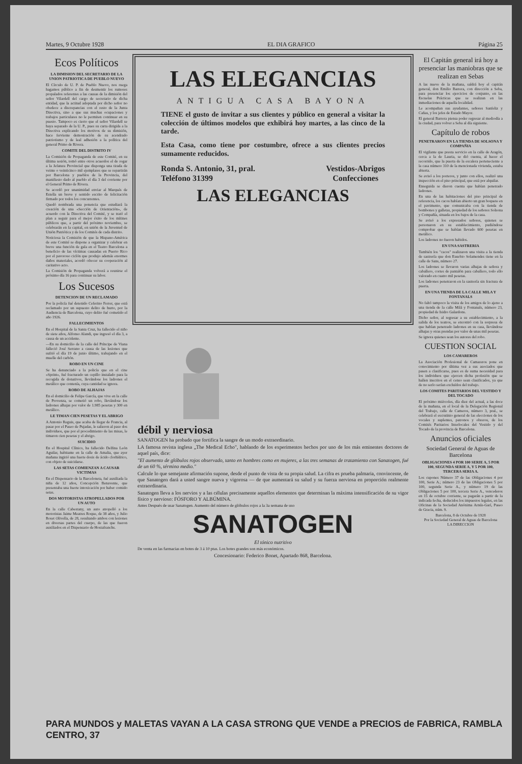Martes, 9 Octubre 1928 EL DIA GRAFICO Página 25
Ecos Políticos
LA DIMISION DEL SECRETARIO DE LA UNION PATRIOTICA DE PUEBLO NUEVO
El Círculo de U. P. de Pueblo Nuevo, nos ruega hagamos público a fin de desmentir los rumores propalados referentes a las causas de la dimisión del señor Vilardell del cargo de secretario de dicha entidad, que la actitud adoptada por dicho señor no obedece a discrepancias con el resto de la Junta Directiva, sino a que sus muchas ocupaciones y trabajos particulares no le permiten continuar en su puesto. Tampoco es cierto que el señor Vilardell se haya separado de la U. P., pues su carta dirigida a la Directiva explicando los motivos de su dimisión, hace ferviente demostración de su acendrado patriotismo y de leal adhesión a la política del general Primo de Rivera.
COMITE DEL DISTRITO IV
La Comisión de Propaganda de este Comité, en su última sesión, tomó entre otros acuerdos el de rogar a la Jefatura Provincial que disponga una tirada de veinte o veinticinco mil ejemplares que se repartirán por Barcelona y pueblos de la Provincia, del manifiesto dado al pueblo el día 3 del corriente por el General Primo de Rivera.
Se acordó por unanimidad enviar al Marqués de Estella un breve y sentido escrito de felicitación firmado por todos los concurrentes.
Quedó nombrada una ponencia que estudiará la creación de una «Sección de Orientación», de acuerdo con la Directiva del Comité, y se trató el plan a seguir para el mejor éxito de los mítines públicos que, a partir del próximo noviembre, se celebrarán en la capital, en unión de la Juventud de Unión Patriótica y de los Comités de cada distrito.
Noticiosa la Comisión de que la Hispano-América de este Comité se dispone a organizar y celebrar en breve una función de gala en el Teatro Barcelona a beneficio de las víctimas causadas en Puerto Rico por el pavoroso ciclón que produjo además enormes daños materiales, acordó ofrecer su cooperación al caritativo acto.
La Comisión de Propaganda volverá a reunirse el próximo día 16 para continuar su labor.
Los Sucesos
DETENCION DE UN RECLAMADO
Por la policía fué detenido Ceferino Ferrer, que está reclamado por un supuesto delito de hurto, por la Audiencia de Barcelona, cuyo delito fué cometido el año 1926.
FALLECIMIENTOS
En el Hospital de la Santa Cruz, ha fallecido el niño de siete años, Alfonso Alandi, que ingresó el día 3, a causa de un accidente.
—En su domicilio de la calle del Príncipe de Viana falleció José Serrano a causa de las lesiones que sufrió el día 19 de junio último, trabajando en el muelle del carbón.
ROBO EN UN CINE
Se ha denunciado a la policía que en el cine «Sprint», fué fracturado un cepillo instalado para la recogida de donativos, llevándose los ladrones el metálico que contenía, cuya cantidad se ignora.
ROBO DE ALHAJAS
En el domicilio de Felipe García, que vive en la calle de Provenza, se cometió un robo, llevándose los ladrones alhajas por valor de 1.985 pesetas y 300 en metálico.
LE TIMAN CIEN PESETAS Y EL ABRIGO
A Antonio Reguis, que acaba de llegar de Francia, al pasar por el Paseo de Pujadas, le salieron al paso dos individuos, que por el procedimiento de las misas, le timaron cien pesetas y el abrigo.
SUICIDIO
En el Hospital Clínico, ha fallecido Delfina León Aguilar, habitante en la calle de Amalia, que ayer mañana ingirió una fuerte dosis de ácido clorhídrico, con objeto de suicidarse.
LAS SETAS COMIENZAN A CAUSAR VICTIMAS
En el Dispensario de la Barceloneta, fué auxiliada la niña de 12 años, Concepción Benavente, que presentaba una fuerte intoxicación por haber comido setas.
DOS MOTORISTAS ATROPELLADOS POR UN AUTO
En la calle Cabestany, un auto atropelló a los motoristas Jaime Meatres Roque, de 38 años, y Julio Roset Olivella, de 28, resultando ambos con lesiones en diversas partes del cuerpo, de las que fueron auxiliados en el Dispensario de Hostafranchs.
LAS ELEGANCIAS
ANTIGUA CASA BAYONA
TIENE el gusto de invitar a sus clientes y público en general a visitar la colección de últimos modelos que exhibirá hoy martes, a las cinco de la tarde.
Esta Casa, como tiene por costumbre, ofrece a sus clientes precios sumamente reducidos.
Ronda S. Antonio, 31, pral.
Teléfono 31399
Vestidos-Abrigos
Confecciones
LAS ELEGANCIAS
débil y nerviosa
SANATOGEN ha probado que fortifica la sangre de un modo extraordinario.
LA famosa revista inglesa „The Medical Echo", hablando de los experimentos hechos por uno de los más eminentes doctores de aquel país, dice:
"El aumento de glóbulos rojos observado, tanto en hombres como en mujeres, a las tres semanas de tratamiento con Sanatogen, fué de un 60 %, término medio."
Calcule lo que semejante afirmación supone, desde el punto de vista de su propia salud. La cifra es prueba palmaria, convincente, de que Sanatogen dará a usted sangre nueva y vigorosa — de que aumentará su salud y su fuerza nerviosa en proporción realmente extraordinaria.
Sanatogen lleva a los nervios y a las células precisamente aquellos elementos que determinan la máxima intensificación de su vigor físico y nervioso: FÓSFORO Y ALBÚMINA.
Antes Después de usar Sanatogen. Aumento del número de glóbulos rojos a la 3a semana de uso
SANATOGEN
El tónico nutritivo
De venta en las farmacias en botes de 3 á 10 ptas. Los botes grandes son más económicos.
Concesionario: Federico Bonet, Apartado 868, Barcelona.
El Capitán general irá hoy a presenciar las maniobras que se realizan en Sebas
A las nueve de la mañana, saldrá hoy el capitán general, don Emilio Barrera, con dirección a Seba, para presenciar los ejercicios de conjunto, en las Escuelas Prácticas que se realizan en las inmediaciones de aquella localidad.
Le acompañan sus ayudantes, señores Sanfeliz y Cañas, y los jefes de Estado Mayor.
El general Barrera piensa poder regresar al mediodía a la ciudad, para volver a Seba al día siguiente.
Capítulo de robos
PENETRARON EN LA TIENDA DE SOLSONA Y COMPAÑIA
El vigilante que presta servicio en la calle de Aragón, cerca a la de Lauria, se dió cuenta, al hacer el recorrido, que la puerta de la escalera perteneciente a la casa número 310 de la mencionada vivienda, estaba abierta.
Se avisó a los porteros, y junto con ellos, realizó una inspección en el piso principal, que está por alquilar.
Enseguida se dieron cuenta que habían penetrado ladrones.
En una de las habitaciones del piso principal de referencia, los cacos habían abierto un gran boquete en el pavimento, que comunicaba con la tienda de bombones y galletas, propiedad de los señores Solsona y Compañía, situada en los bajos de la casa.
Se avisó a los expresados señores, quienes se personaron en su establecimiento, pudiéndose comprobar que se habían llevado 600 pesetas en metálico.
Los ladrones no fueron habidos.
EN UNA SASTRERIA
También los "cacos" realizaron una visita a la tienda de sastrería que don Eusebio Solamendes tiene en la calle de Sans, número 27.
Los ladrones se llevaron varias alhajas de señora y caballero, cortes de pantalón para caballero, todo ello valorado en cuatro mil pesetas.
Los ladrones penetraron en la sastrería sin fractura de puerta.
EN UNA TIENDA DE LA CALLE MILA Y FONTANALS
No faltó tampoco la visita de los amigos de lo ajeno a una tienda de la calle Milá y Fontanals, número 23, propiedad de Isidro Galardons.
Dicho señor, al regresar a su establecimiento, a la salida de los teatros, se encontró con la sorpresa de que habían penetrado ladrones en su casa, llevándose alhajas y otras prendas por valor de unas mil pesetas.
Se ignora quienes sean los autores del robo.
CUESTION SOCIAL
LOS CAMAREROS
La Asociación Profesional de Camareros pone en conocimiento por última vez a sus asociados que pasen a clasificarse, pues es de suma necesidad para los individuos que ejercen dicha profesión que se hallen inscritos en el censo sean clasificados, ya que de no serlo serían excluídos del trabajo.
LOS COMITES PARITARIOS DEL VESTIDO Y DEL TOCADO
El próximo miércoles, día diez del actual, a las doce de la mañana, en el local de la Delegación Regional del Trabajo, calle de Cameros, número 3, pral., se celebrará el escrutinio general de las elecciones de los vocales y suplentes, patronos y obreros, de los Comités Paritarios Interlocales del Vestido y del Tocado de la provincia de Barcelona.
Anuncios oficiales
Sociedad General de Aguas de Barcelona
OBLIGACIONES 4 POR 100 SERIE A, 5 POR 100, SEGUNDA SERIE A, Y 5 POR 100, TERCERA SERIA A.
Los cupones Número 37 de las Obligaciones 4 por 100, Serie A.; número 23 de las Obligaciones 5 por 100, segunda Serie A., y número 19 de las Obligaciones 5 por 100, tercera Serie A., vencederos en 15 de octubre corriente, se pagarán a partir de la indicada fecha, deducidos los impuestos legales, en las Oficinas de la Sociedad Anónima Arnús-Garí, Paseo de Gracia, núm. 9.
Barcelona, 8 de Octubre de 1928
Por la Sociedad General de Aguas de Barcelona
LA DIRECCION
PARA MUNDOS y MALETAS VAYAN A LA CASA STRONG QUE VENDE a PRECIOS de FABRICA, RAMBLA CENTRO, 37